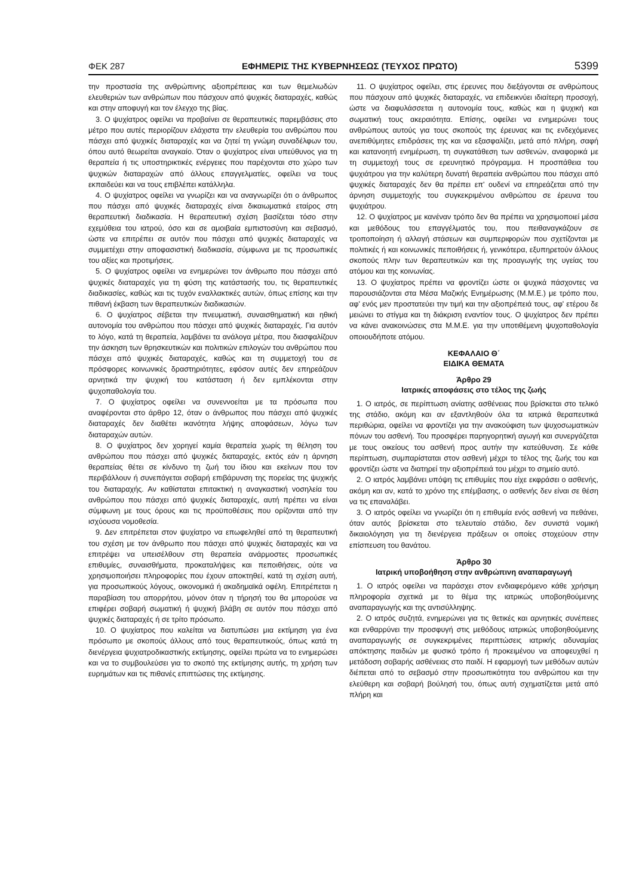ΦΕΚ 287 ΕΦΗΜΕΡΙΣ ΤΗΣ ΚΥΒΕΡΝΗΣΕΩΣ (ΤΕΥΧΟΣ ΠΡΩΤΟ) 5399
την προστασία της ανθρώπινης αξιοπρέπειας και των θεμελιωδών ελευθεριών των ανθρώπων που πάσχουν από ψυχικές διαταραχές, καθώς και στην αποφυγή και τον έλεγχο της βίας.
3. Ο ψυχίατρος οφείλει να προβαίνει σε θεραπευτικές παρεμβάσεις στο μέτρο που αυτές περιορίζουν ελάχιστα την ελευθερία του ανθρώπου που πάσχει από ψυχικές διαταραχές και να ζητεί τη γνώμη συναδέλφων του, όπου αυτό θεωρείται αναγκαίο. Όταν ο ψυχίατρος είναι υπεύθυνος για τη θεραπεία ή τις υποστηρικτικές ενέργειες που παρέχονται στο χώρο των ψυχικών διαταραχών από άλλους επαγγελματίες, οφείλει να τους εκπαιδεύει και να τους επιβλέπει κατάλληλα.
4. Ο ψυχίατρος οφείλει να γνωρίζει και να αναγνωρίζει ότι ο άνθρωπος που πάσχει από ψυχικές διαταραχές είναι δικαιωματικά εταίρος στη θεραπευτική διαδικασία. Η θεραπευτική σχέση βασίζεται τόσο στην εχεμύθεια του ιατρού, όσο και σε αμοιβαία εμπιστοσύνη και σεβασμό, ώστε να επιτρέπει σε αυτόν που πάσχει από ψυχικές διαταραχές να συμμετέχει στην αποφασιστική διαδικασία, σύμφωνα με τις προσωπικές του αξίες και προτιμήσεις.
5. Ο ψυχίατρος οφείλει να ενημερώνει τον άνθρωπο που πάσχει από ψυχικές διαταραχές για τη φύση της κατάστασής του, τις θεραπευτικές διαδικασίες, καθώς και τις τυχόν εναλλακτικές αυτών, όπως επίσης και την πιθανή έκβαση των θεραπευτικών διαδικασιών.
6. Ο ψυχίατρος σέβεται την πνευματική, συναισθηματική και ηθική αυτονομία του ανθρώπου που πάσχει από ψυχικές διαταραχές. Για αυτόν το λόγο, κατά τη θεραπεία, λαμβάνει τα ανάλογα μέτρα, που διασφαλίζουν την άσκηση των θρησκευτικών και πολιτικών επιλογών του ανθρώπου που πάσχει από ψυχικές διαταραχές, καθώς και τη συμμετοχή του σε πρόσφορες κοινωνικές δραστηριότητες, εφόσον αυτές δεν επηρεάζουν αρνητικά την ψυχική του κατάσταση ή δεν εμπλέκονται στην ψυχοπαθολογία του.
7. Ο ψυχίατρος οφείλει να συνεννοείται με τα πρόσωπα που αναφέρονται στο άρθρο 12, όταν ο άνθρωπος που πάσχει από ψυχικές διαταραχές δεν διαθέτει ικανότητα λήψης αποφάσεων, λόγω των διαταραχών αυτών.
8. Ο ψυχίατρος δεν χορηγεί καμία θεραπεία χωρίς τη θέληση του ανθρώπου που πάσχει από ψυχικές διαταραχές, εκτός εάν η άρνηση θεραπείας θέτει σε κίνδυνο τη ζωή του ίδιου και εκείνων που τον περιβάλλουν ή συνεπάγεται σοβαρή επιβάρυνση της πορείας της ψυχικής του διαταραχής. Αν καθίσταται επιτακτική η αναγκαστική νοσηλεία του ανθρώπου που πάσχει από ψυχικές διαταραχές, αυτή πρέπει να είναι σύμφωνη με τους όρους και τις προϋποθέσεις που ορίζονται από την ισχύουσα νομοθεσία.
9. Δεν επιτρέπεται στον ψυχίατρο να επωφεληθεί από τη θεραπευτική του σχέση με τον άνθρωπο που πάσχει από ψυχικές διαταραχές και να επιτρέψει να υπεισέλθουν στη θεραπεία ανάρμοστες προσωπικές επιθυμίες, συναισθήματα, προκαταλήψεις και πεποιθήσεις, ούτε να χρησιμοποιήσει πληροφορίες που έχουν αποκτηθεί, κατά τη σχέση αυτή, για προσωπικούς λόγους, οικονομικά ή ακαδημαϊκά οφέλη. Επιτρέπεται η παραβίαση του απορρήτου, μόνον όταν η τήρησή του θα μπορούσε να επιφέρει σοβαρή σωματική ή ψυχική βλάβη σε αυτόν που πάσχει από ψυχικές διαταραχές ή σε τρίτο πρόσωπο.
10. Ο ψυχίατρος που καλείται να διατυπώσει μια εκτίμηση για ένα πρόσωπο με σκοπούς άλλους από τους θεραπευτικούς, όπως κατά τη διενέργεια ψυχιατροδικαστικής εκτίμησης, οφείλει πρώτα να το ενημερώσει και να το συμβουλεύσει για το σκοπό της εκτίμησης αυτής, τη χρήση των ευρημάτων και τις πιθανές επιπτώσεις της εκτίμησης.
11. Ο ψυχίατρος οφείλει, στις έρευνες που διεξάγονται σε ανθρώπους που πάσχουν από ψυχικές διαταραχές, να επιδεικνύει ιδιαίτερη προσοχή, ώστε να διαφυλάσσεται η αυτονομία τους, καθώς και η ψυχική και σωματική τους ακεραιότητα. Επίσης, οφείλει να ενημερώνει τους ανθρώπους αυτούς για τους σκοπούς της έρευνας και τις ενδεχόμενες ανεπιθύμητες επιδράσεις της και να εξασφαλίζει, μετά από πλήρη, σαφή και κατανοητή ενημέρωση, τη συγκατάθεση των ασθενών, αναφορικά με τη συμμετοχή τους σε ερευνητικό πρόγραμμα. Η προσπάθεια του ψυχιάτρου για την καλύτερη δυνατή θεραπεία ανθρώπου που πάσχει από ψυχικές διαταραχές δεν θα πρέπει επ' ουδενί να επηρεάζεται από την άρνηση συμμετοχής του συγκεκριμένου ανθρώπου σε έρευνα του ψυχιάτρου.
12. Ο ψυχίατρος με κανέναν τρόπο δεν θα πρέπει να χρησιμοποιεί μέσα και μεθόδους του επαγγέλματός του, που πειθαναγκάζουν σε τροποποίηση ή αλλαγή στάσεων και συμπεριφορών που σχετίζονται με πολιτικές ή και κοινωνικές πεποιθήσεις ή, γενικότερα, εξυπηρετούν άλλους σκοπούς πλην των θεραπευτικών και της προαγωγής της υγείας του ατόμου και της κοινωνίας.
13. Ο ψυχίατρος πρέπει να φροντίζει ώστε οι ψυχικά πάσχοντες να παρουσιάζονται στα Μέσα Μαζικής Ενημέρωσης (Μ.Μ.Ε.) με τρόπο που, αφ' ενός μεν προστατεύει την τιμή και την αξιοπρέπειά τους, αφ' ετέρου δε μειώνει το στίγμα και τη διάκριση εναντίον τους. Ο ψυχίατρος δεν πρέπει να κάνει ανακοινώσεις στα Μ.Μ.Ε. για την υποτιθέμενη ψυχοπαθολογία οποιουδήποτε ατόμου.
ΚΕΦΑΛΑΙΟ Θ΄
ΕΙΔΙΚΑ ΘΕΜΑΤΑ
Άρθρο 29
Ιατρικές αποφάσεις στο τέλος της ζωής
1. Ο ιατρός, σε περίπτωση ανίατης ασθένειας που βρίσκεται στο τελικό της στάδιο, ακόμη και αν εξαντληθούν όλα τα ιατρικά θεραπευτικά περιθώρια, οφείλει να φροντίζει για την ανακούφιση των ψυχοσωματικών πόνων του ασθενή. Του προσφέρει παρηγορητική αγωγή και συνεργάζεται με τους οικείους του ασθενή προς αυτήν την κατεύθυνση. Σε κάθε περίπτωση, συμπαρίσταται στον ασθενή μέχρι το τέλος της ζωής του και φροντίζει ώστε να διατηρεί την αξιοπρέπειά του μέχρι το σημείο αυτό.
2. Ο ιατρός λαμβάνει υπόψη τις επιθυμίες που είχε εκφράσει ο ασθενής, ακόμη και αν, κατά το χρόνο της επέμβασης, ο ασθενής δεν είναι σε θέση να τις επαναλάβει.
3. Ο ιατρός οφείλει να γνωρίζει ότι η επιθυμία ενός ασθενή να πεθάνει, όταν αυτός βρίσκεται στο τελευταίο στάδιο, δεν συνιστά νομική δικαιολόγηση για τη διενέργεια πράξεων οι οποίες στοχεύουν στην επίσπευση του θανάτου.
Άρθρο 30
Ιατρική υποβοήθηση στην ανθρώπινη αναπαραγωγή
1. Ο ιατρός οφείλει να παράσχει στον ενδιαφερόμενο κάθε χρήσιμη πληροφορία σχετικά με το θέμα της ιατρικώς υποβοηθούμενης αναπαραγωγής και της αντισύλληψης.
2. Ο ιατρός συζητά, ενημερώνει για τις θετικές και αρνητικές συνέπειες και ενθαρρύνει την προσφυγή στις μεθόδους ιατρικώς υποβοηθούμενης αναπαραγωγής σε συγκεκριμένες περιπτώσεις ιατρικής αδυναμίας απόκτησης παιδιών με φυσικό τρόπο ή προκειμένου να αποφευχθεί η μετάδοση σοβαρής ασθένειας στο παιδί. Η εφαρμογή των μεθόδων αυτών διέπεται από το σεβασμό στην προσωπικότητα του ανθρώπου και την ελεύθερη και σοβαρή βούλησή του, όπως αυτή σχηματίζεται μετά από πλήρη και